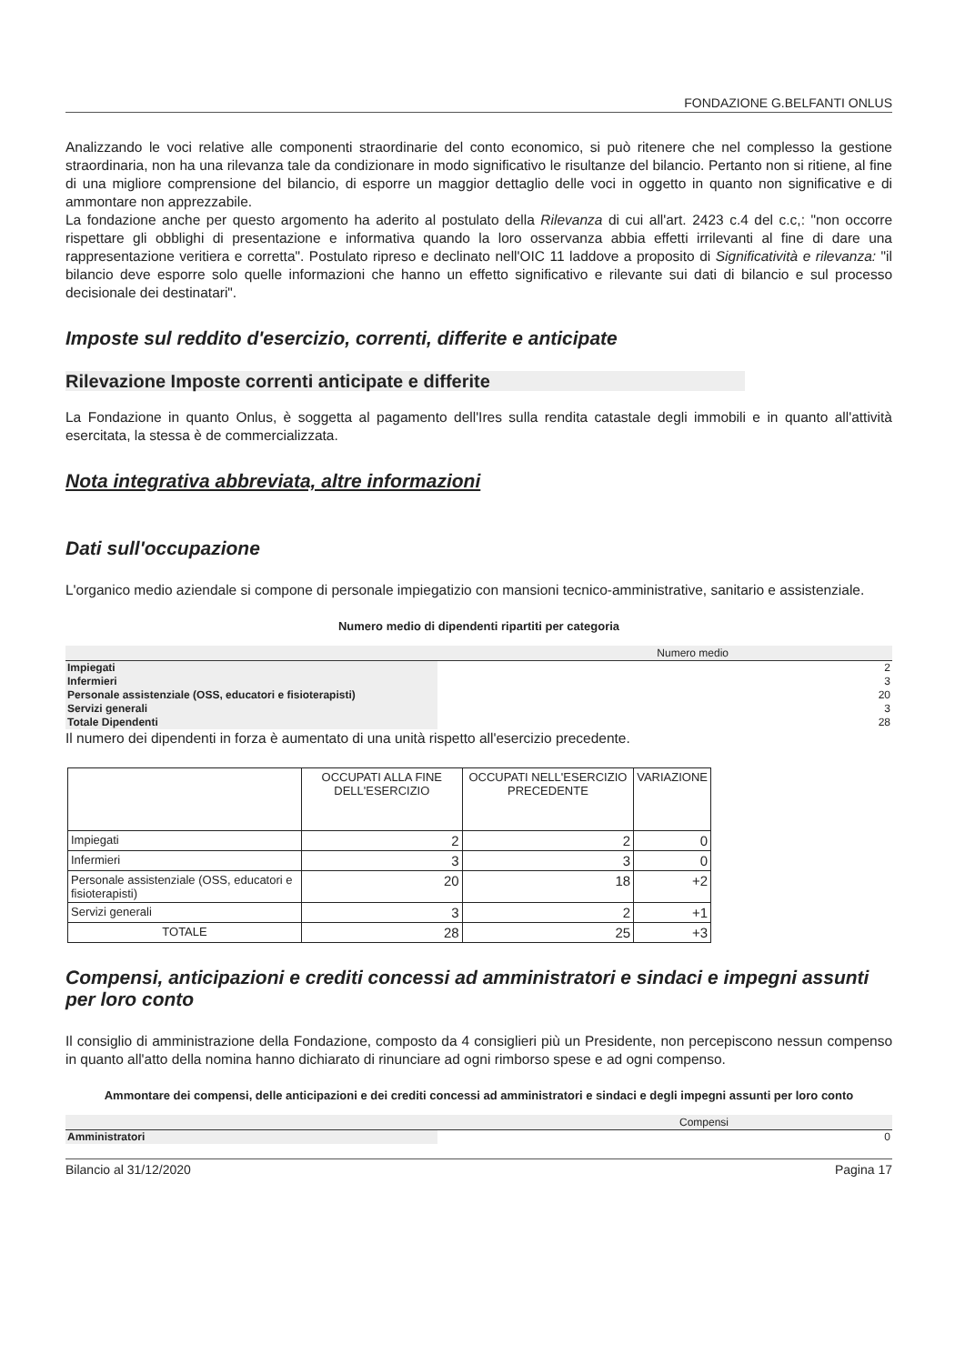FONDAZIONE G.BELFANTI ONLUS
Analizzando le voci relative alle componenti straordinarie del conto economico, si può ritenere che nel complesso la gestione straordinaria, non ha una rilevanza tale da condizionare in modo significativo le risultanze del bilancio. Pertanto non si ritiene, al fine di una migliore comprensione del bilancio, di esporre un maggior dettaglio delle voci in oggetto in quanto non significative e di ammontare non apprezzabile.
La fondazione anche per questo argomento ha aderito al postulato della Rilevanza di cui all'art. 2423 c.4 del c.c,: "non occorre rispettare gli obblighi di presentazione e informativa quando la loro osservanza abbia effetti irrilevanti al fine di dare una rappresentazione veritiera e corretta". Postulato ripreso e declinato nell'OIC 11 laddove a proposito di Significatività e rilevanza: "il bilancio deve esporre solo quelle informazioni che hanno un effetto significativo e rilevante sui dati di bilancio e sul processo decisionale dei destinatari".
Imposte sul reddito d'esercizio, correnti, differite e anticipate
Rilevazione Imposte correnti anticipate e differite
La Fondazione in quanto Onlus, è soggetta al pagamento dell'Ires sulla rendita catastale degli immobili e in quanto all'attività esercitata, la stessa è de commercializzata.
Nota integrativa abbreviata, altre informazioni
Dati sull'occupazione
L'organico medio aziendale si compone di personale impiegatizio con mansioni tecnico-amministrative, sanitario e assistenziale.
Numero medio di dipendenti ripartiti per categoria
| Numero medio | |
| --- | --- |
| Impiegati | 2 |
| Infermieri | 3 |
| Personale assistenziale (OSS, educatori e fisioterapisti) | 20 |
| Servizi generali | 3 |
| Totale Dipendenti | 28 |
Il numero dei dipendenti in forza è aumentato di una unità rispetto all'esercizio precedente.
| | OCCUPATI ALLA FINE DELL'ESERCIZIO | OCCUPATI NELL'ESERCIZIO PRECEDENTE | VARIAZIONE |
| --- | --- | --- | --- |
| Impiegati | 2 | 2 | 0 |
| Infermieri | 3 | 3 | 0 |
| Personale assistenziale (OSS, educatori e fisioterapisti) | 20 | 18 | +2 |
| Servizi generali | 3 | 2 | +1 |
| TOTALE | 28 | 25 | +3 |
Compensi, anticipazioni e crediti concessi ad amministratori e sindaci e impegni assunti per loro conto
Il consiglio di amministrazione della Fondazione, composto da 4 consiglieri più un Presidente, non percepiscono nessun compenso in quanto all'atto della nomina hanno dichiarato di rinunciare ad ogni rimborso spese e ad ogni compenso.
Ammontare dei compensi, delle anticipazioni e dei crediti concessi ad amministratori e sindaci e degli impegni assunti per loro conto
| Compensi | |
| --- | --- |
| Amministratori | 0 |
Bilancio al 31/12/2020 Pagina 17